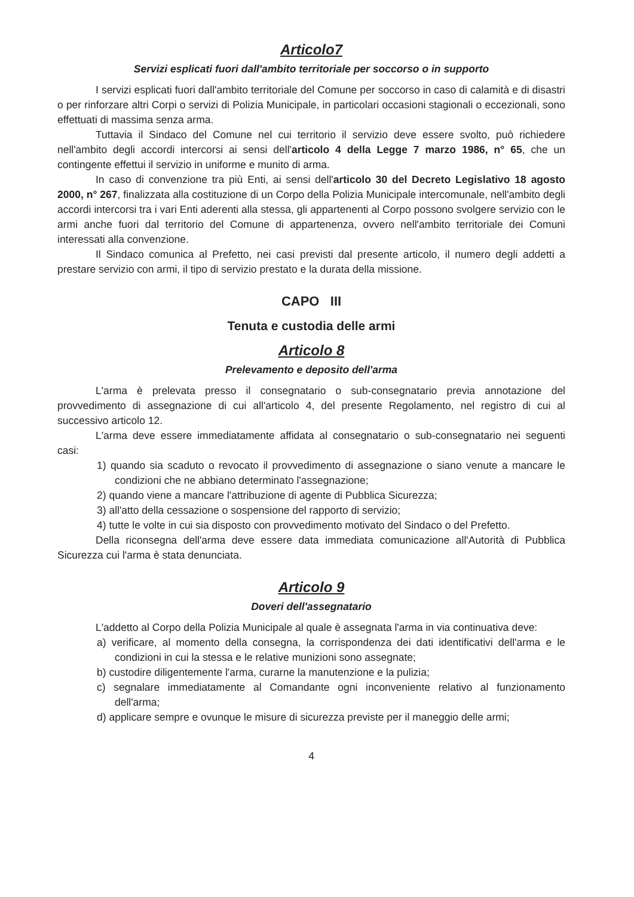Articolo7
Servizi esplicati fuori dall'ambito territoriale per soccorso o in supporto
I servizi esplicati fuori dall'ambito territoriale del Comune per soccorso in caso di calamità e di disastri o per rinforzare altri Corpi o servizi di Polizia Municipale, in particolari occasioni stagionali o eccezionali, sono effettuati di massima senza arma.
Tuttavia il Sindaco del Comune nel cui territorio il servizio deve essere svolto, può richiedere nell'ambito degli accordi intercorsi ai sensi dell'articolo 4 della Legge 7 marzo 1986, n° 65, che un contingente effettui il servizio in uniforme e munito di arma.
In caso di convenzione tra più Enti, ai sensi dell'articolo 30 del Decreto Legislativo 18 agosto 2000, n° 267, finalizzata alla costituzione di un Corpo della Polizia Municipale intercomunale, nell'ambito degli accordi intercorsi tra i vari Enti aderenti alla stessa, gli appartenenti al Corpo possono svolgere servizio con le armi anche fuori dal territorio del Comune di appartenenza, ovvero nell'ambito territoriale dei Comuni interessati alla convenzione.
Il Sindaco comunica al Prefetto, nei casi previsti dal presente articolo, il numero degli addetti a prestare servizio con armi, il tipo di servizio prestato e la durata della missione.
CAPO III
Tenuta e custodia delle armi
Articolo 8
Prelevamento e deposito dell'arma
L'arma è prelevata presso il consegnatario o sub-consegnatario previa annotazione del provvedimento di assegnazione di cui all'articolo 4, del presente Regolamento, nel registro di cui al successivo articolo 12.
L'arma deve essere immediatamente affidata al consegnatario o sub-consegnatario nei seguenti casi:
1) quando sia scaduto o revocato il provvedimento di assegnazione o siano venute a mancare le condizioni che ne abbiano determinato l'assegnazione;
2) quando viene a mancare l'attribuzione di agente di Pubblica Sicurezza;
3) all'atto della cessazione o sospensione del rapporto di servizio;
4) tutte le volte in cui sia disposto con provvedimento motivato del Sindaco o del Prefetto.
Della riconsegna dell'arma deve essere data immediata comunicazione all'Autorità di Pubblica Sicurezza cui l'arma è stata denunciata.
Articolo 9
Doveri dell'assegnatario
L'addetto al Corpo della Polizia Municipale al quale è assegnata l'arma in via continuativa deve:
a) verificare, al momento della consegna, la corrispondenza dei dati identificativi dell'arma e le condizioni in cui la stessa e le relative munizioni sono assegnate;
b) custodire diligentemente l'arma, curarne la manutenzione e la pulizia;
c) segnalare immediatamente al Comandante ogni inconveniente relativo al funzionamento dell'arma;
d) applicare sempre e ovunque le misure di sicurezza previste per il maneggio delle armi;
4